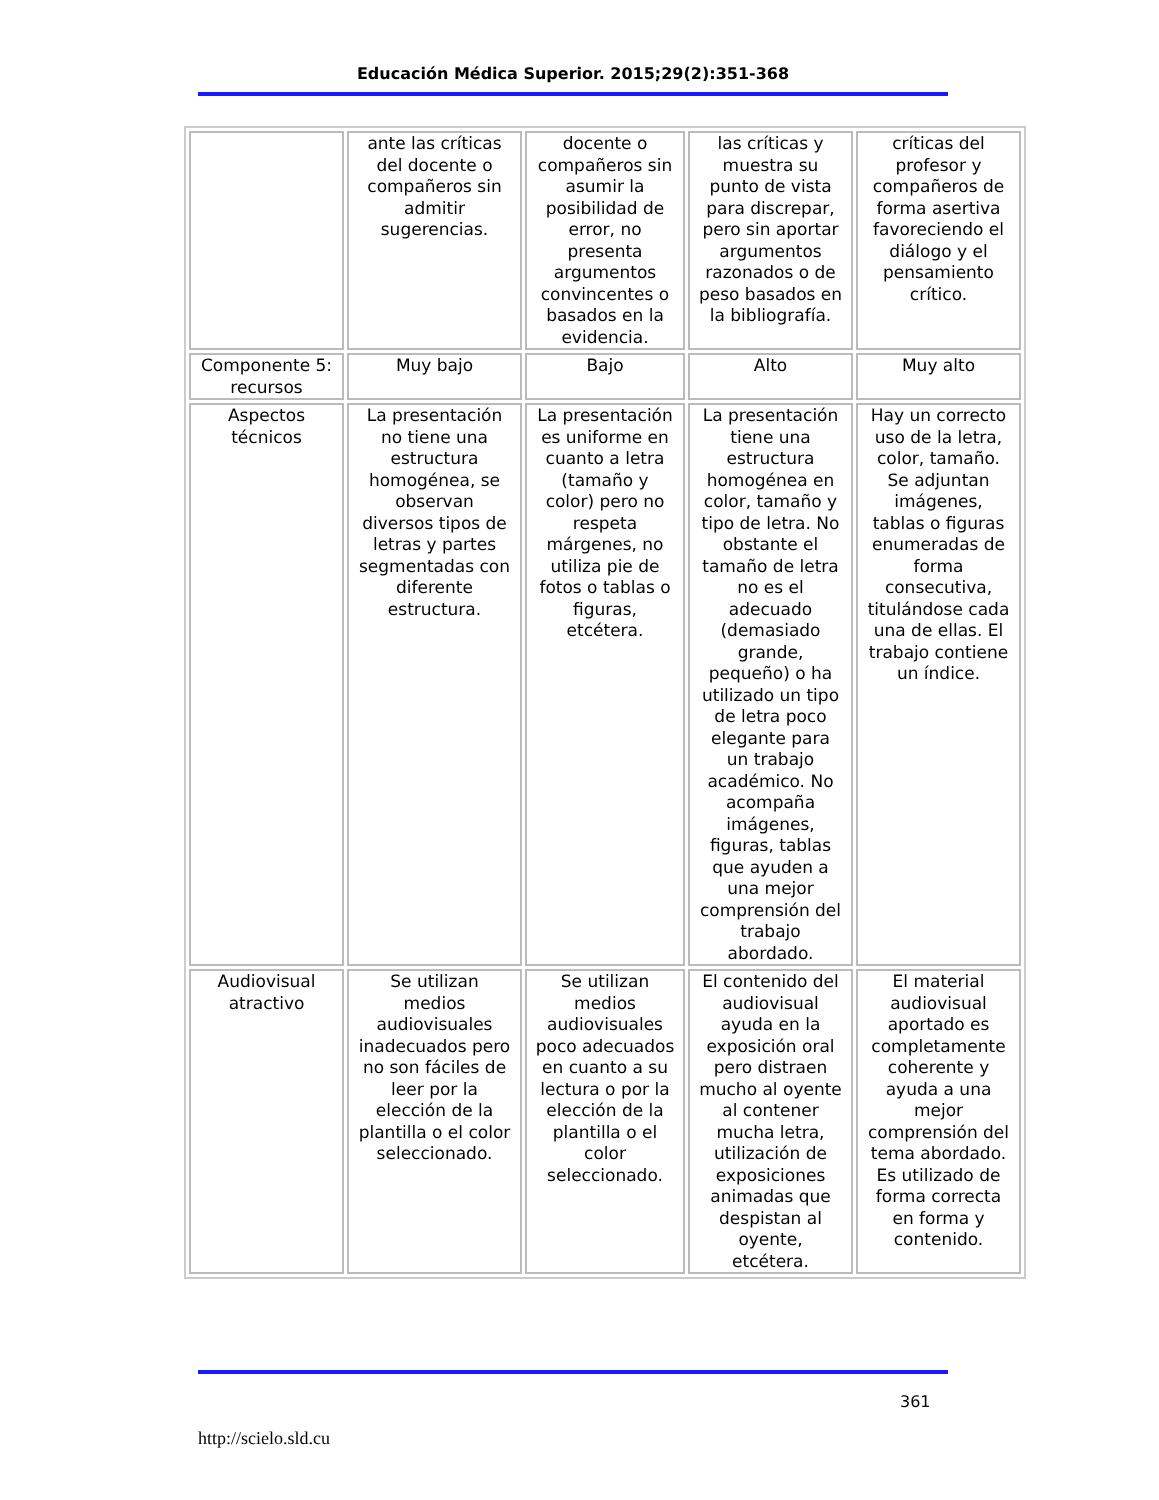Educación Médica Superior. 2015;29(2):351-368
| | ante las críticas del docente o compañeros sin admitir sugerencias. | docente o compañeros sin asumir la posibilidad de error, no presenta argumentos convincentes o basados en la evidencia. | las críticas y muestra su punto de vista para discrepar, pero sin aportar argumentos razonados o de peso basados en la bibliografía. | críticas del profesor y compañeros de forma asertiva favoreciendo el diálogo y el pensamiento crítico. |
| Componente 5: recursos | Muy bajo | Bajo | Alto | Muy alto |
| Aspectos técnicos | La presentación no tiene una estructura homogénea, se observan diversos tipos de letras y partes segmentadas con diferente estructura. | La presentación es uniforme en cuanto a letra (tamaño y color) pero no respeta márgenes, no utiliza pie de fotos o tablas o figuras, etcétera. | La presentación tiene una estructura homogénea en color, tamaño y tipo de letra. No obstante el tamaño de letra no es el adecuado (demasiado grande, pequeño) o ha utilizado un tipo de letra poco elegante para un trabajo académico. No acompaña imágenes, figuras, tablas que ayuden a una mejor comprensión del trabajo abordado. | Hay un correcto uso de la letra, color, tamaño. Se adjuntan imágenes, tablas o figuras enumeradas de forma consecutiva, titulándose cada una de ellas. El trabajo contiene un índice. |
| Audiovisual atractivo | Se utilizan medios audiovisuales inadecuados pero no son fáciles de leer por la elección de la plantilla o el color seleccionado. | Se utilizan medios audiovisuales poco adecuados en cuanto a su lectura o por la elección de la plantilla o el color seleccionado. | El contenido del audiovisual ayuda en la exposición oral pero distraen mucho al oyente al contener mucha letra, utilización de exposiciones animadas que despistan al oyente, etcétera. | El material audiovisual aportado es completamente coherente y ayuda a una mejor comprensión del tema abordado. Es utilizado de forma correcta en forma y contenido. |
361
http://scielo.sld.cu